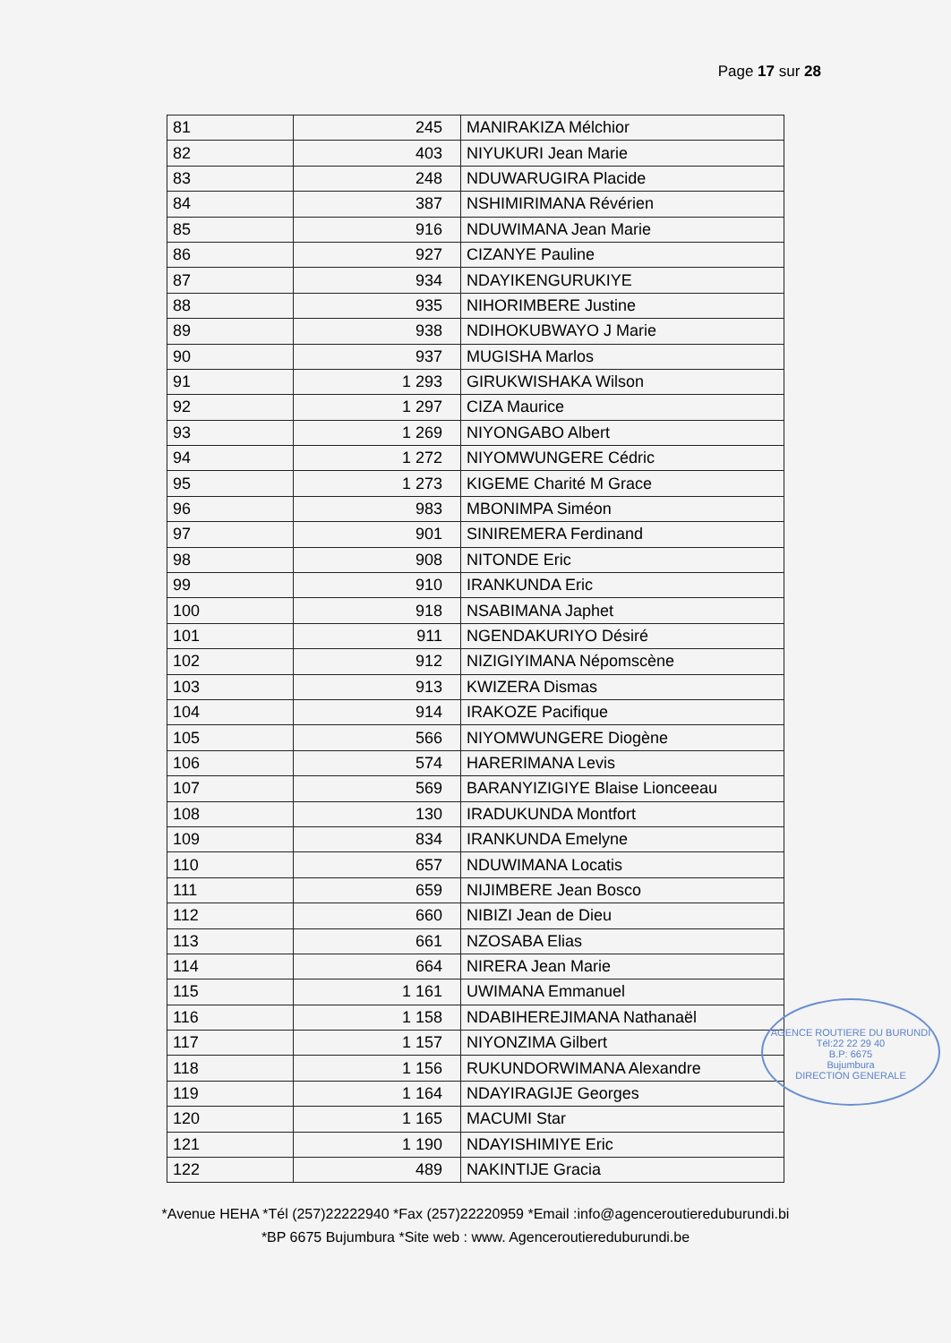Page 17 sur 28
| 81 | 245 | MANIRAKIZA Mélchior |
| 82 | 403 | NIYUKURI Jean Marie |
| 83 | 248 | NDUWARUGIRA Placide |
| 84 | 387 | NSHIMIRIMANA Révérien |
| 85 | 916 | NDUWIMANA Jean Marie |
| 86 | 927 | CIZANYE Pauline |
| 87 | 934 | NDAYIKENGURUKIYE |
| 88 | 935 | NIHORIMBERE Justine |
| 89 | 938 | NDIHOKUBWAYO J Marie |
| 90 | 937 | MUGISHA Marlos |
| 91 | 1 293 | GIRUKWISHAKA Wilson |
| 92 | 1 297 | CIZA Maurice |
| 93 | 1 269 | NIYONGABO Albert |
| 94 | 1 272 | NIYOMWUNGERE Cédric |
| 95 | 1 273 | KIGEME Charité M Grace |
| 96 | 983 | MBONIMPA Siméon |
| 97 | 901 | SINIREMERA Ferdinand |
| 98 | 908 | NITONDE Eric |
| 99 | 910 | IRANKUNDA Eric |
| 100 | 918 | NSABIMANA Japhet |
| 101 | 911 | NGENDAKURIYO Désiré |
| 102 | 912 | NIZIGIYIMANA Népomscène |
| 103 | 913 | KWIZERA Dismas |
| 104 | 914 | IRAKOZE Pacifique |
| 105 | 566 | NIYOMWUNGERE Diogène |
| 106 | 574 | HARERIMANA Levis |
| 107 | 569 | BARANYIZIGIYE Blaise Lionceeau |
| 108 | 130 | IRADUKUNDA Montfort |
| 109 | 834 | IRANKUNDA Emelyne |
| 110 | 657 | NDUWIMANA Locatis |
| 111 | 659 | NIJIMBERE Jean Bosco |
| 112 | 660 | NIBIZI Jean de Dieu |
| 113 | 661 | NZOSABA Elias |
| 114 | 664 | NIRERA Jean Marie |
| 115 | 1 161 | UWIMANA Emmanuel |
| 116 | 1 158 | NDABIHEREJIMANA Nathanaël |
| 117 | 1 157 | NIYONZIMA Gilbert |
| 118 | 1 156 | RUKUNDORWIMANA Alexandre |
| 119 | 1 164 | NDAYIRAGIJE Georges |
| 120 | 1 165 | MACUMI Star |
| 121 | 1 190 | NDAYISHIMIYE Eric |
| 122 | 489 | NAKINTIJE Gracia |
AGENCE ROUTIERE DU BURUNDI
Tél:22 22 29 40
B.P: 6675
Bujumbura
DIRECTION GENERALE
*Avenue HEHA *Tél (257)22222940 *Fax (257)22220959 *Email :info@agenceroutiereduburundi.bi
*BP 6675 Bujumbura *Site web : www. Agenceroutiereduburundi.be